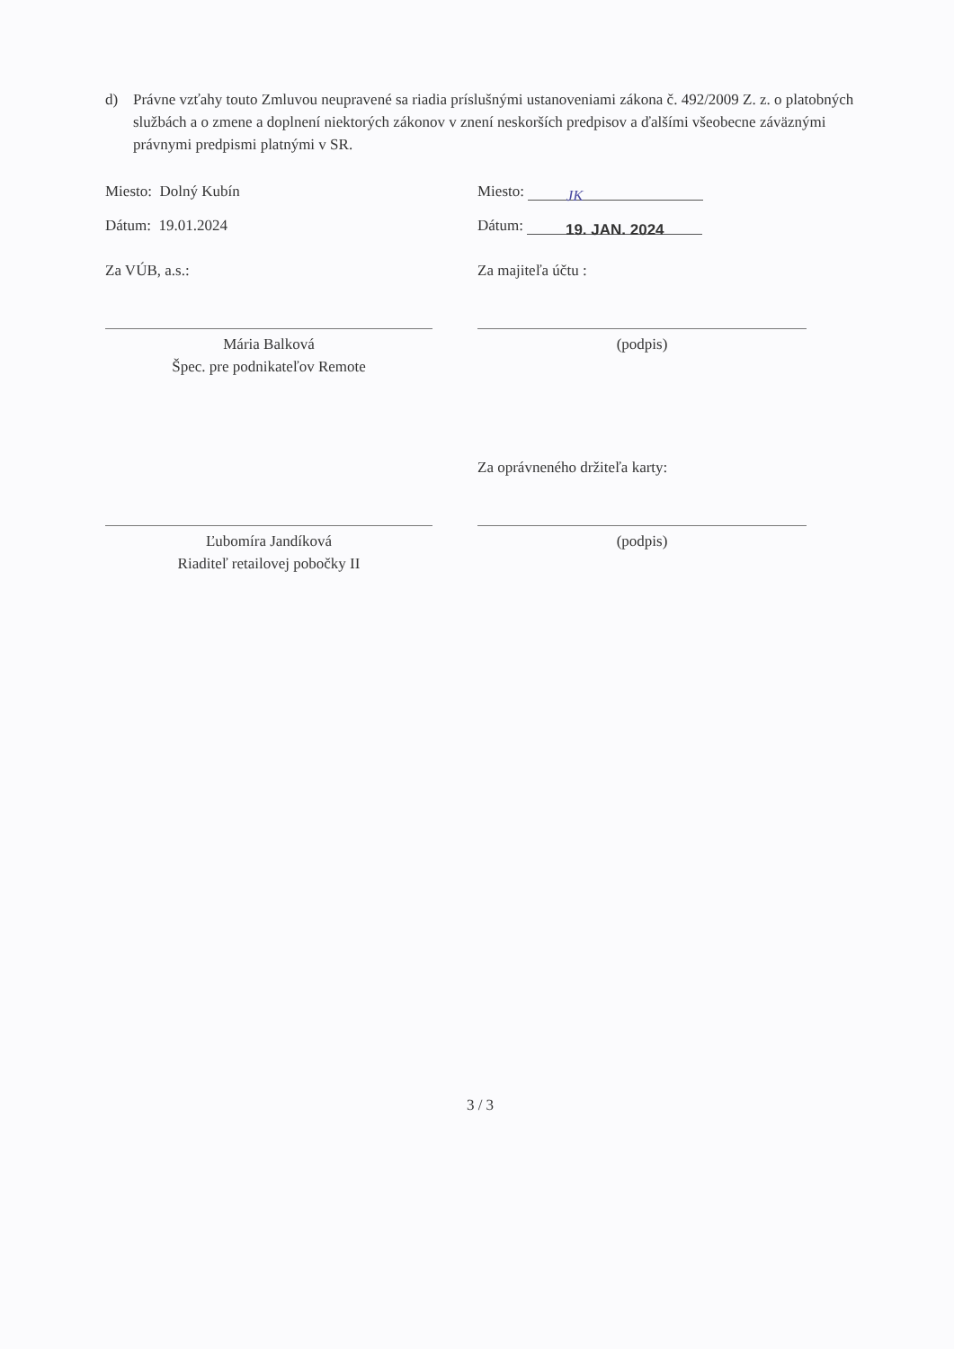d) Právne vzťahy touto Zmluvou neupravené sa riadia príslušnými ustanoveniami zákona č. 492/2009 Z. z. o platobných službách a o zmene a doplnení niektorých zákonov v znení neskorších predpisov a ďalšími všeobecne záväznými právnymi predpismi platnými v SR.
Miesto: Dolný Kubín Miesto: JK
Dátum: 19.01.2024 Dátum: 19. JAN. 2024
Za VÚB, a.s.: Za majiteľa účtu :
Mária Balková
Špec. pre podnikateľov Remote
(podpis)
Za oprávneného držiteľa karty:
Ľubomíra Jandíková
Riaditeľ retailovej pobočky II
(podpis)
3 / 3